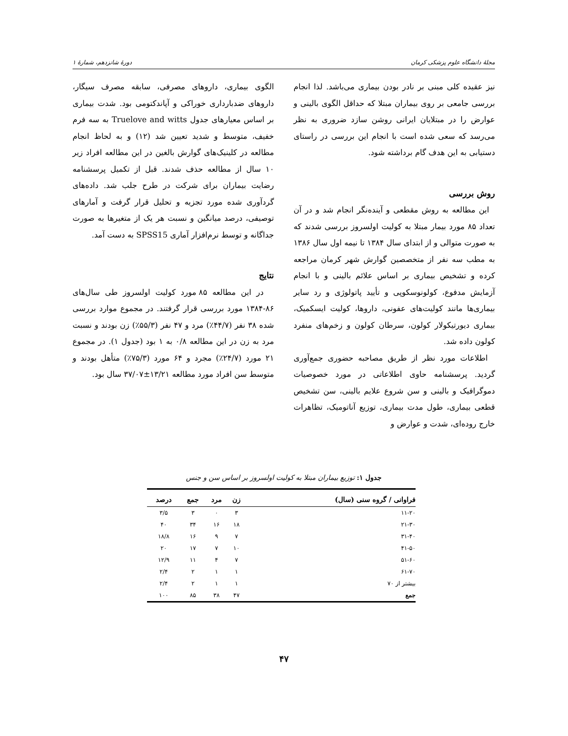مجلهٔ دانشگاه علوم پزشکی کرمان دورهٔ شانزدهم، شمارهٔ ۱
نیز عقیده کلی مبنی بر نادر بودن بیماری می‌باشد. لذا انجام بررسی جامعی بر روی بیماران مبتلا که حداقل الگوی بالینی و عوارض را در مبتلایان ایرانی روشن سازد ضروری به نظر می‌رسد که سعی شده است با انجام این بررسی در راستای دستیابی به این هدف گام برداشته شود.
روش بررسی
این مطالعه به روش مقطعی و آینده‌نگر انجام شد و در آن تعداد ۸۵ مورد بیمار مبتلا به کولیت اولسروز بررسی شدند که به صورت متوالی و از ابتدای سال ۱۳۸۴ تا نیمه اول سال ۱۳۸۶ به مطب سه نفر از متخصصین گوارش شهر کرمان مراجعه کرده و تشخیص بیماری بر اساس علائم بالینی و با انجام آزمایش مدفوع، کولونوسکوپی و تأیید پاتولوژی و رد سایر بیماری‌ها مانند کولیت‌های عفونی، داروها، کولیت ایسکمیک، بیماری دیورتیکولار کولون، سرطان کولون و زخم‌های منفرد کولون داده شد.
اطلاعات مورد نظر از طریق مصاحبه حضوری جمع‌آوری گردید. پرسشنامه حاوی اطلاعاتی در مورد خصوصیات دموگرافیک و بالینی و سن شروع علایم بالینی، سن تشخیص قطعی بیماری، طول مدت بیماری، توزیع آناتومیک، تظاهرات خارج روده‌ای، شدت و عوارض و
الگوی بیماری، داروهای مصرفی، سابقه مصرف سیگار، داروهای ضدبارداری خوراکی و آپاندکتومی بود. شدت بیماری بر اساس معیارهای جدول Truelove and witts به سه فرم خفیف، متوسط و شدید تعیین شد (۱۲) و به لحاظ انجام مطالعه در کلینیک‌های گوارش بالغین در این مطالعه افراد زیر ۱۰ سال از مطالعه حذف شدند. قبل از تکمیل پرسشنامه رضایت بیماران برای شرکت در طرح جلب شد. داده‌های گردآوری شده مورد تجزیه و تحلیل قرار گرفت و آمارهای توصیفی، درصد میانگین و نسبت هر یک از متغیرها به صورت جداگانه و توسط نرم‌افزار آماری SPSS15 به دست آمد.
نتایج
در این مطالعه ۸۵ مورد کولیت اولسروز طی سال‌های ۸۶-۱۳۸۴ مورد بررسی قرار گرفتند. در مجموع موارد بررسی شده ۳۸ نفر (۴۴/۷٪) مرد و ۴۷ نفر (۵۵/۳٪) زن بودند و نسبت مرد به زن در این مطالعه ۰/۸ به ۱ بود (جدول ۱). در مجموع ۲۱ مورد (۲۴/۷٪) مجرد و ۶۴ مورد (۷۵/۳٪) متأهل بودند و متوسط سن افراد مورد مطالعه ۱۳/۲۱±۳۷/۰۷ سال بود.
جدول ۱: توزیع بیماران مبتلا به کولیت اولسروز بر اساس سن و جنس
| فراوانی / گروه سنی (سال) | زن | مرد | جمع | درصد |
| --- | --- | --- | --- | --- |
| ۱۱-۲۰ | ۳ | ۰ | ۳ | ۳/۵ |
| ۲۱-۳۰ | ۱۸ | ۱۶ | ۳۴ | ۴۰ |
| ۳۱-۴۰ | ۷ | ۹ | ۱۶ | ۱۸/۸ |
| ۴۱-۵۰ | ۱۰ | ۷ | ۱۷ | ۲۰ |
| ۵۱-۶۰ | ۷ | ۴ | ۱۱ | ۱۲/۹ |
| ۶۱-۷۰ | ۱ | ۱ | ۲ | ۲/۴ |
| بیشتر از ۷۰ | ۱ | ۱ | ۲ | ۲/۴ |
| جمع | ۴۷ | ۳۸ | ۸۵ | ۱۰۰ |
۴۷